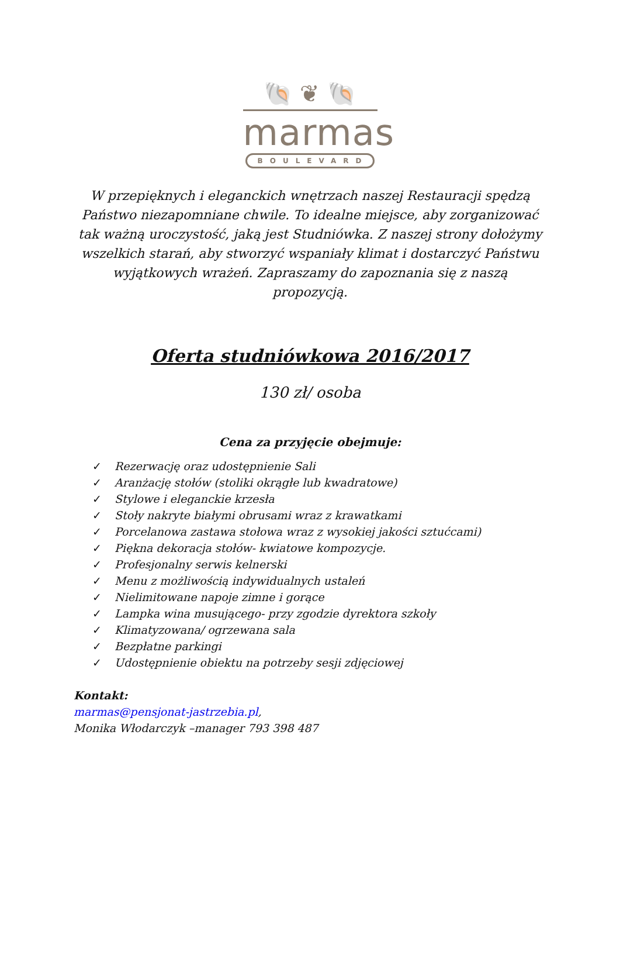🐚 ❦ 🐚
marmas
BOULEVARD
W przepięknych i eleganckich wnętrzach naszej Restauracji spędzą Państwo niezapomniane chwile. To idealne miejsce, aby zorganizować tak ważną uroczystość, jaką jest Studniówka. Z naszej strony dołożymy wszelkich starań, aby stworzyć wspaniały klimat i dostarczyć Państwu wyjątkowych wrażeń. Zapraszamy do zapoznania się z naszą propozycją.
Oferta studniówkowa 2016/2017
130 zł/ osoba
Cena za przyjęcie obejmuje:
✓ Rezerwację oraz udostępnienie Sali
✓ Aranżację stołów (stoliki okrągłe lub kwadratowe)
✓ Stylowe i eleganckie krzesła
✓ Stoły nakryte białymi obrusami wraz z krawatkami
✓ Porcelanowa zastawa stołowa wraz z wysokiej jakości sztućcami)
✓ Piękna dekoracja stołów- kwiatowe kompozycje.
✓ Profesjonalny serwis kelnerski
✓ Menu z możliwością indywidualnych ustaleń
✓ Nielimitowane napoje zimne i gorące
✓ Lampka wina musującego- przy zgodzie dyrektora szkoły
✓ Klimatyzowana/ ogrzewana sala
✓ Bezpłatne parkingi
✓ Udostępnienie obiektu na potrzeby sesji zdjęciowej
Kontakt:
marmas@pensjonat-jastrzebia.pl,
Monika Włodarczyk –manager 793 398 487